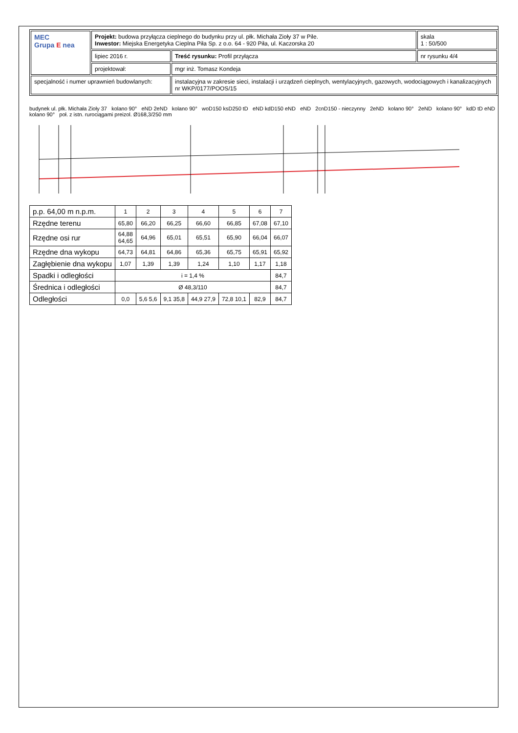| MEC Grupa E nea | Projekt: budowa przyłącza cieplnego do budynku przy ul. płk. Michała Zioły 37 w Pile. Inwestor: Miejska Energetyka Cieplna Piła Sp. z o.o. 64 - 920 Piła, ul. Kaczorska 20 | | skala 1 : 50/500 |
| | lipiec 2016 r. | Treść rysunku: Profil przyłącza | nr rysunku 4/4 |
| | projektował: | mgr inż. Tomasz Kondeja | |
| specjalność i numer uprawnień budowlanych: | | instalacyjna w zakresie sieci, instalacji i urządzeń cieplnych, wentylacyjnych, gazowych, wodociągowych i kanalizacyjnych nr WKP/0177/POOS/15 | |
budynek ul. płk. Michała Zioły 37 kolano 90° eND 2eND kolano 90° woD150 ksD250 tD eND kdD150 eND eND 2cnD150 - nieczynny 2eND kolano 90° 2eND kolano 90° kdD tD eND kolano 90° poł. z istn. rurociągami preizol. Ø168,3/250 mm
| p.p. 64,00 m n.p.m. | 1 | 2 | 3 | 4 | 5 | 6 | 7 |
| Rzędne terenu | 65,80 | 66,20 | 66,25 | 66,60 | 66,85 | 67,08 | 67,10 |
| Rzędne osi rur | 64,88 64,65 | 64,96 | 65,01 | 65,51 | 65,90 | 66,04 | 66,07 |
| Rzędne dna wykopu | 64,73 | 64,81 | 64,86 | 65,36 | 65,75 | 65,91 | 65,92 |
| Zagłębienie dna wykopu | 1,07 | 1,39 | 1,39 | 1,24 | 1,10 | 1,17 | 1,18 |
| Spadki i odległości | i = 1,4 % | | | | | | 84,7 |
| Średnica i odległości | Ø 48,3/110 | | | | | | 84,7 |
| Odległości | 0,0 | 5,6 5,6 | 9,1 35,8 | 44,9 27,9 | 72,8 10,1 | 82,9 | 84,7 |